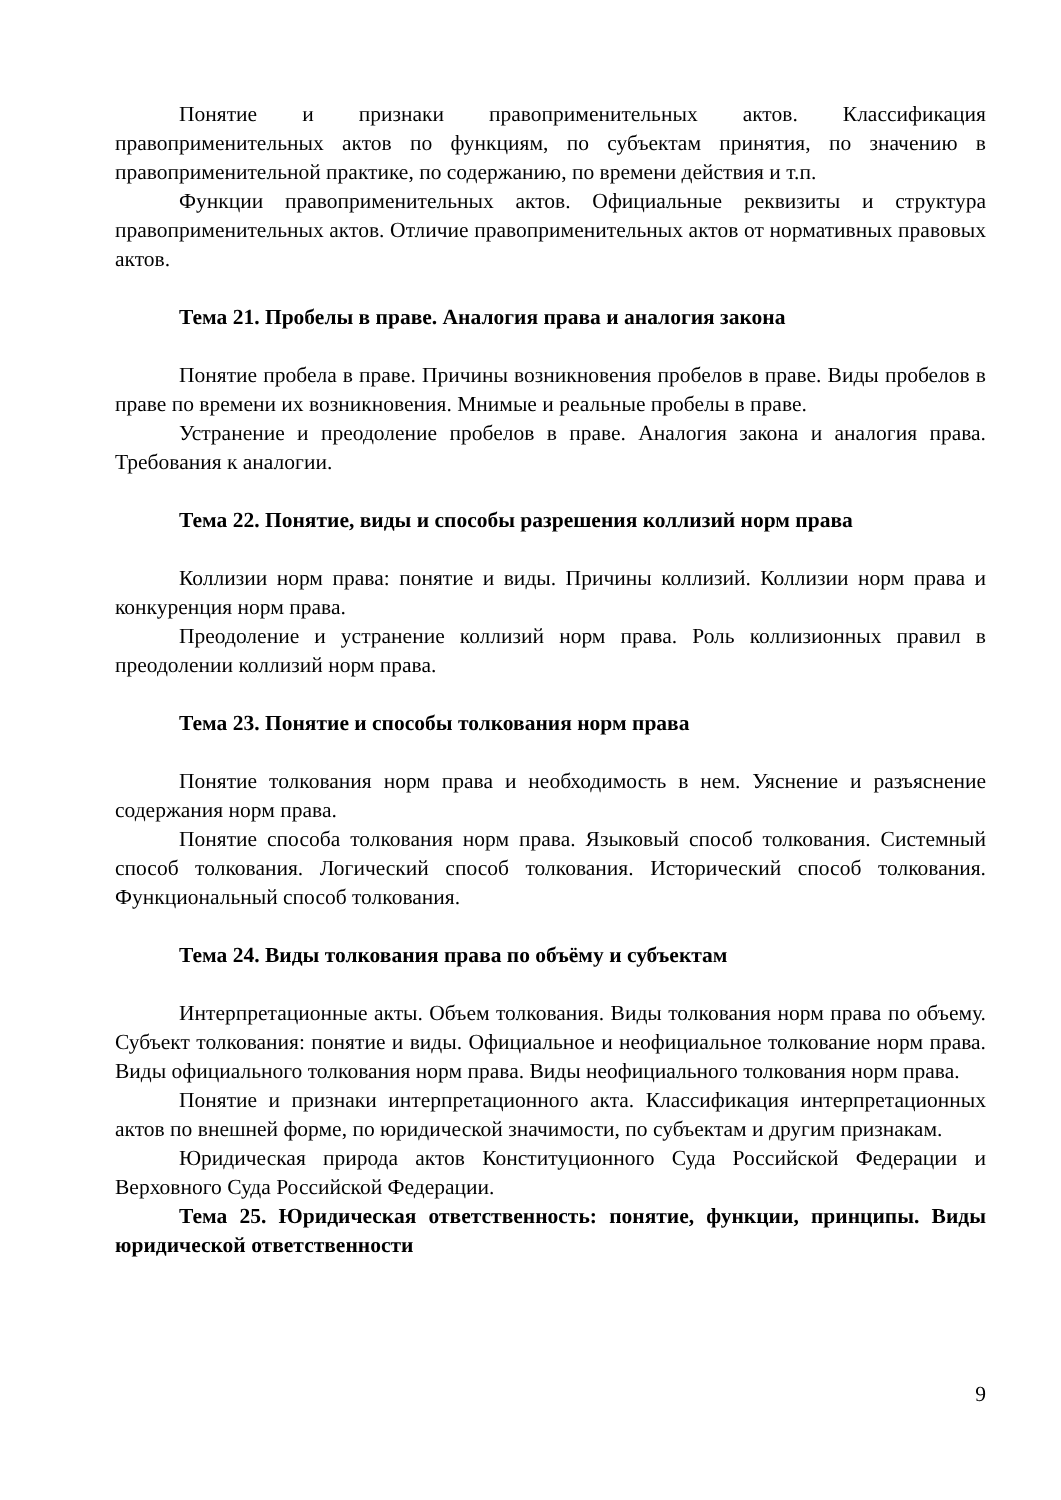Понятие и признаки правоприменительных актов. Классификация правоприменительных актов по функциям, по субъектам принятия, по значению в правоприменительной практике, по содержанию, по времени действия и т.п.
Функции правоприменительных актов. Официальные реквизиты и структура правоприменительных актов. Отличие правоприменительных актов от нормативных правовых актов.
Тема 21. Пробелы в праве. Аналогия права и аналогия закона
Понятие пробела в праве. Причины возникновения пробелов в праве. Виды пробелов в праве по времени их возникновения. Мнимые и реальные пробелы в праве.
Устранение и преодоление пробелов в праве. Аналогия закона и аналогия права. Требования к аналогии.
Тема 22. Понятие, виды и способы разрешения коллизий норм права
Коллизии норм права: понятие и виды. Причины коллизий. Коллизии норм права и конкуренция норм права.
Преодоление и устранение коллизий норм права. Роль коллизионных правил в преодолении коллизий норм права.
Тема 23. Понятие и способы толкования норм права
Понятие толкования норм права и необходимость в нем. Уяснение и разъяснение содержания норм права.
Понятие способа толкования норм права. Языковый способ толкования. Системный способ толкования. Логический способ толкования. Исторический способ толкования. Функциональный способ толкования.
Тема 24. Виды толкования права по объёму и субъектам
Интерпретационные акты. Объем толкования. Виды толкования норм права по объему. Субъект толкования: понятие и виды. Официальное и неофициальное толкование норм права. Виды официального толкования норм права. Виды неофициального толкования норм права.
Понятие и признаки интерпретационного акта. Классификация интерпретационных актов по внешней форме, по юридической значимости, по субъектам и другим признакам.
Юридическая природа актов Конституционного Суда Российской Федерации и Верховного Суда Российской Федерации.
Тема 25. Юридическая ответственность: понятие, функции, принципы. Виды юридической ответственности
9